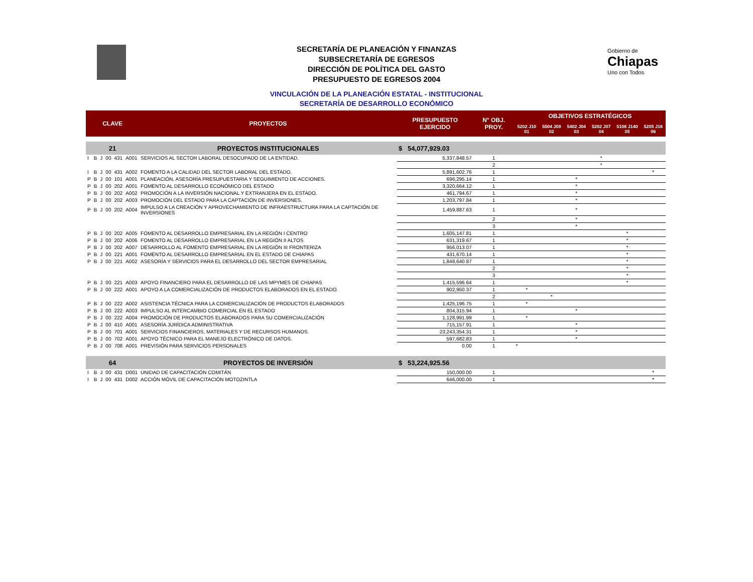Gobierno de
Chiapas
Uno con Todos
SECRETARÍA DE PLANEACIÓN Y FINANZAS
SUBSECRETARÍA DE EGRESOS
DIRECCIÓN DE POLÍTICA DEL GASTO
PRESUPUESTO DE EGRESOS 2004
VINCULACIÓN DE LA PLANEACIÓN ESTATAL - INSTITUCIONAL
SECRETARÍA DE DESARROLLO ECONÓMICO
| CLAVE | | | | | | PROYECTOS | PRESUPUESTO EJERCIDO | N° OBJ. PROY. | OBJETIVOS ESTRATÉGICOS | | | | | |
| --- | --- | --- | --- | --- | --- | --- | --- | --- | --- | --- | --- | --- | --- | --- |
| | | | | | | | | | 5202 J10 01 | 5504 J09 02 | 5402 J04 03 | 5202 J07 04 | 5106 J140 05 | 5205 J16 06 |
| 21 | | | | | | PROYECTOS INSTITUCIONALES | $ 54,077,929.03 | | | | | | | |
| I | B | J | 00 | 431 | A001 | SERVICIOS AL SECTOR LABORAL DESOCUPADO DE LA ENTIDAD. | 5,337,848.57 | 1 | | | | * | | |
| | | | | | | | | 2 | | | | * | | |
| I | B | J | 00 | 431 | A002 | FOMENTO A LA CALIDAD DEL SECTOR LABORAL DEL ESTADO. | 5,891,602.76 | 1 | | | | | | * |
| P | B | J | 00 | 101 | A001 | PLANEACIÓN, ASESORÍA PRESUPUESTARIA Y SEGUIMIENTO DE ACCIONES. | 696,295.14 | 1 | | | * | | | |
| P | B | J | 00 | 202 | A001 | FOMENTO AL DESARROLLO ECONÓMICO DEL ESTADO | 3,320,664.12 | 1 | | | * | | | |
| P | B | J | 00 | 202 | A002 | PROMOCIÓN A LA INVERSIÓN NACIONAL Y EXTRANJERA EN EL ESTADO. | 461,794.67 | 1 | | | * | | | |
| P | B | J | 00 | 202 | A003 | PROMOCIÓN DEL ESTADO PARA LA CAPTACIÓN DE INVERSIONES. | 1,203,797.84 | 1 | | | * | | | |
| P | B | J | 00 | 202 | A004 | IMPULSO A LA CREACIÓN Y APROVECHAMIENTO DE INFRAESTRUCTURA PARA LA CAPTACIÓN DE INVERSIONES | 1,459,887.63 | 1 | | | * | | | |
| | | | | | | | | 2 | | | * | | | |
| | | | | | | | | 3 | | | * | | | |
| P | B | J | 00 | 202 | A005 | FOMENTO AL DESARROLLO EMPRESARIAL EN LA REGIÓN I CENTRO | 1,605,147.81 | 1 | | | | | * | |
| P | B | J | 00 | 202 | A006 | FOMENTO AL DESARROLLO EMPRESARIAL EN LA REGIÓN II ALTOS | 631,319.67 | 1 | | | | | * | |
| P | B | J | 00 | 202 | A007 | DESARROLLO AL FOMENTO EMPRESARIAL EN LA REGIÓN III FRONTERIZA | 956,013.07 | 1 | | | | | * | |
| P | B | J | 00 | 221 | A001 | FOMENTO AL DESARROLLO EMPRESARIAL EN EL ESTADO DE CHIAPAS | 431,670.14 | 1 | | | | | * | |
| P | B | J | 00 | 221 | A002 | ASESORÍA Y SERVICIOS PARA EL DESARROLLO DEL SECTOR EMPRESARIAL | 1,848,640.87 | 1 | | | | | * | |
| | | | | | | | | 2 | | | | | * | |
| | | | | | | | | 3 | | | | | * | |
| P | B | J | 00 | 221 | A003 | APOYO FINANCIERO PARA EL DESARROLLO DE LAS MPYMES DE CHIAPAS | 1,415,596.64 | 1 | | | | | * | |
| P | B | J | 00 | 222 | A001 | APOYO A LA COMERCIALIZACIÓN DE PRODUCTOS ELABORADOS EN EL ESTADO. | 902,950.37 | 1 | * | | | | | |
| | | | | | | | | 2 | | * | | | | |
| P | B | J | 00 | 222 | A002 | ASISTENCIA TÉCNICA PARA LA COMERCIALIZACIÓN DE PRODUCTOS ELABORADOS | 1,425,196.75 | 1 | * | | | | | |
| P | B | J | 00 | 222 | A003 | IMPULSO AL INTERCAMBIO COMERCIAL EN EL ESTADO | 804,315.94 | 1 | | | * | | | |
| P | B | J | 00 | 222 | A004 | PROMOCIÓN DE PRODUCTOS ELABORADOS PARA SU COMERCIALIZACIÓN | 1,128,991.99 | 1 | * | | | | | |
| P | B | J | 00 | 410 | A001 | ASESORÍA JURÍDICA ADMINISTRATIVA | 715,157.91 | 1 | | | * | | | |
| P | B | J | 00 | 701 | A001 | SERVICIOS FINANCIEROS, MATERIALES Y DE RECURSOS HUMANOS. | 23,243,354.31 | 1 | | | * | | | |
| P | B | J | 00 | 702 | A001 | APOYO TÉCNICO PARA EL MANEJO ELECTRÓNICO DE DATOS. | 597,682.83 | 1 | | | * | | | |
| P | B | J | 00 | 708 | A001 | PREVISIÓN PARA SERVICIOS PERSONALES | 0.00 | 1 | * | | | | | |
| 64 | | | | | | PROYECTOS DE INVERSIÓN | $ 53,224,925.56 | | | | | | | |
| I | B | J | 00 | 431 | D001 | UNIDAD DE CAPACITACIÓN COMITÁN | 150,000.00 | 1 | | | | | | * |
| I | B | J | 00 | 431 | D002 | ACCIÓN MÓVIL DE CAPACITACIÓN MOTOZINTLA | 646,000.00 | 1 | | | | | | * |